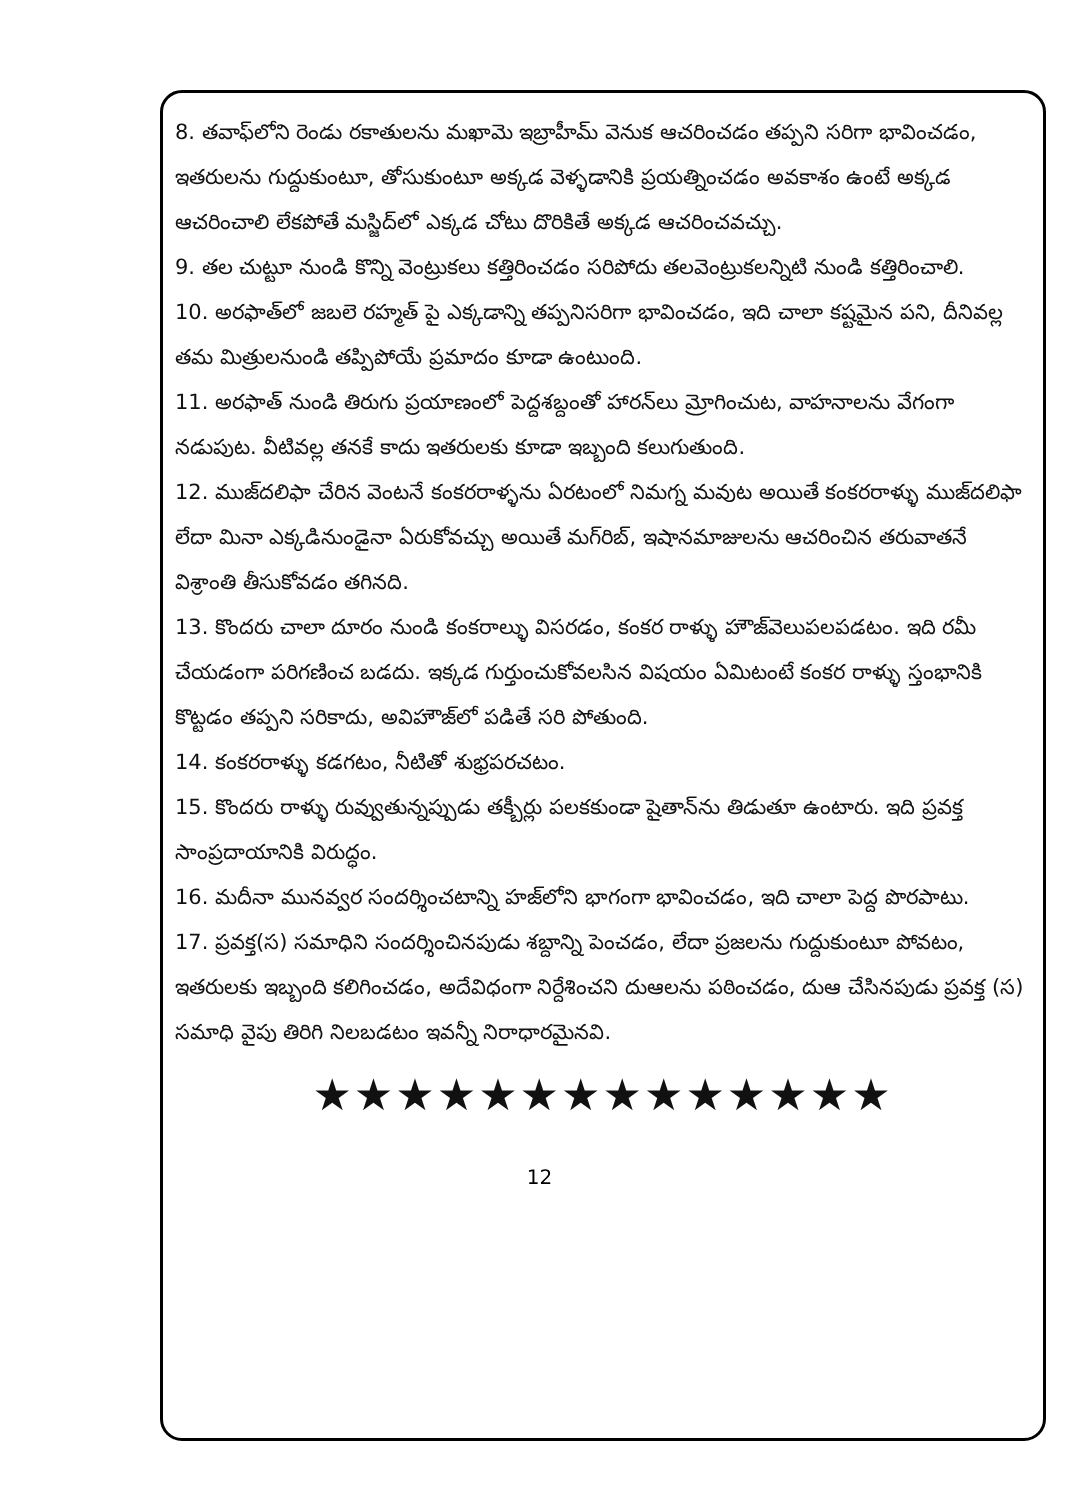8. తవాఫ్‌లోని రెండు రకాతులను మఖామె ఇబ్రాహీమ్ వెనుక ఆచరించడం తప్పని సరిగా భావించడం, ఇతరులను గుద్దుకుంటూ, తోసుకుంటూ అక్కడ వెళ్ళడానికి ప్రయత్నించడం అవకాశం ఉంటే అక్కడ ఆచరించాలి లేకపోతే మస్జిద్‌లో ఎక్కడ చోటు దొరికితే అక్కడ ఆచరించవచ్చు.
9. తల చుట్టూ నుండి కొన్ని వెంట్రుకలు కత్తిరించడం సరిపోదు తలవెంట్రుకలన్నిటి నుండి కత్తిరించాలి.
10. అరఫాత్‌లో జబలె రహ్మత్ పై ఎక్కడాన్ని తప్పనిసరిగా భావించడం, ఇది చాలా కష్టమైన పని, దీనివల్ల తమ మిత్రులనుండి తప్పిపోయే ప్రమాదం కూడా ఉంటుంది.
11. అరఫాత్ నుండి తిరుగు ప్రయాణంలో పెద్దశబ్దంతో హారన్‌లు మ్రోగించుట, వాహనాలను వేగంగా నడుపుట. వీటివల్ల తనకే కాదు ఇతరులకు కూడా ఇబ్బంది కలుగుతుంది.
12. ముజ్‌దలిఫా చేరిన వెంటనే కంకరరాళ్ళను ఏరటంలో నిమగ్న మవుట అయితే కంకరరాళ్ళు ముజ్‌దలిఫా లేదా మినా ఎక్కడినుండైనా ఏరుకోవచ్చు అయితే మగ్‌రిబ్, ఇషానమాజులను ఆచరించిన తరువాతనే విశ్రాంతి తీసుకోవడం తగినది.
13. కొందరు చాలా దూరం నుండి కంకరాల్ళు విసరడం, కంకర రాళ్ళు హౌజ్‌వెలుపలపడటం. ఇది రమీ చేయడంగా పరిగణించ బడదు. ఇక్కడ గుర్తుంచుకోవలసిన విషయం ఏమిటంటే కంకర రాళ్ళు స్తంభానికి కొట్టడం తప్పని సరికాదు, అవిహౌజ్‌లో పడితే సరి పోతుంది.
14. కంకరరాళ్ళు కడగటం, నీటితో శుభ్రపరచటం.
15. కొందరు రాళ్ళు రువ్వుతున్నప్పుడు తక్బీర్లు పలకకుండా షైతాన్‌ను తిడుతూ ఉంటారు. ఇది ప్రవక్త సాంప్రదాయానికి విరుద్ధం.
16. మదీనా మునవ్వర సందర్శించటాన్ని హజ్‌లోని భాగంగా భావించడం, ఇది చాలా పెద్ద పొరపాటు.
17. ప్రవక్త(స) సమాధిని సందర్శించినపుడు శబ్దాన్ని పెంచడం, లేదా ప్రజలను గుద్దుకుంటూ పోవటం, ఇతరులకు ఇబ్బంది కలిగించడం, అదేవిధంగా నిర్దేశించని దుఆలను పఠించడం, దుఆ చేసినపుడు ప్రవక్త (స) సమాధి వైపు తిరిగి నిలబడటం ఇవన్నీ నిరాధారమైనవి.
★★★★★★★★★★★★★★
12